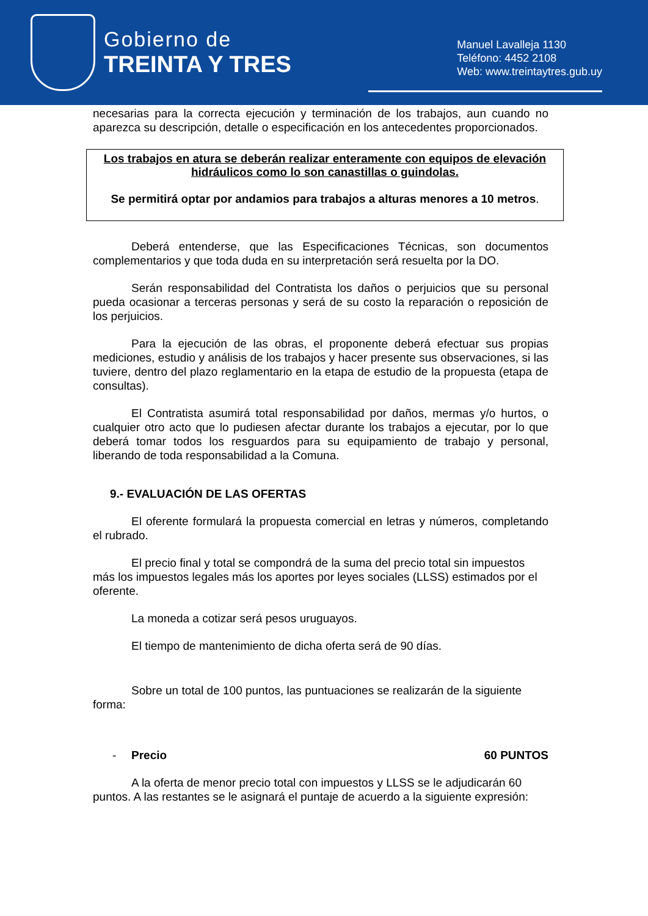Gobierno de
TREINTA Y TRES
Manuel Lavalleja 1130
Teléfono: 4452 2108
Web: www.treintaytres.gub.uy
necesarias para la correcta ejecución y terminación de los trabajos, aun cuando no aparezca su descripción, detalle o especificación en los antecedentes proporcionados.
Los trabajos en atura se deberán realizar enteramente con equipos de elevación hidráulicos como lo son canastillas o guindolas.
Se permitirá optar por andamios para trabajos a alturas menores a 10 metros.
Deberá entenderse, que las Especificaciones Técnicas, son documentos complementarios y que toda duda en su interpretación será resuelta por la DO.
Serán responsabilidad del Contratista los daños o perjuicios que su personal pueda ocasionar a terceras personas y será de su costo la reparación o reposición de los perjuicios.
Para la ejecución de las obras, el proponente deberá efectuar sus propias mediciones, estudio y análisis de los trabajos y hacer presente sus observaciones, si las tuviere, dentro del plazo reglamentario en la etapa de estudio de la propuesta (etapa de consultas).
El Contratista asumirá total responsabilidad por daños, mermas y/o hurtos, o cualquier otro acto que lo pudiesen afectar durante los trabajos a ejecutar, por lo que deberá tomar todos los resguardos para su equipamiento de trabajo y personal, liberando de toda responsabilidad a la Comuna.
9.- EVALUACIÓN DE LAS OFERTAS
El oferente formulará la propuesta comercial en letras y números, completando el rubrado.
El precio final y total se compondrá de la suma del precio total sin impuestos más los impuestos legales más los aportes por leyes sociales (LLSS) estimados por el oferente.
La moneda a cotizar será pesos uruguayos.
El tiempo de mantenimiento de dicha oferta será de 90 días.
Sobre un total de 100 puntos, las puntuaciones se realizarán de la siguiente forma:
- Precio 60 PUNTOS
A la oferta de menor precio total con impuestos y LLSS se le adjudicarán 60 puntos. A las restantes se le asignará el puntaje de acuerdo a la siguiente expresión: